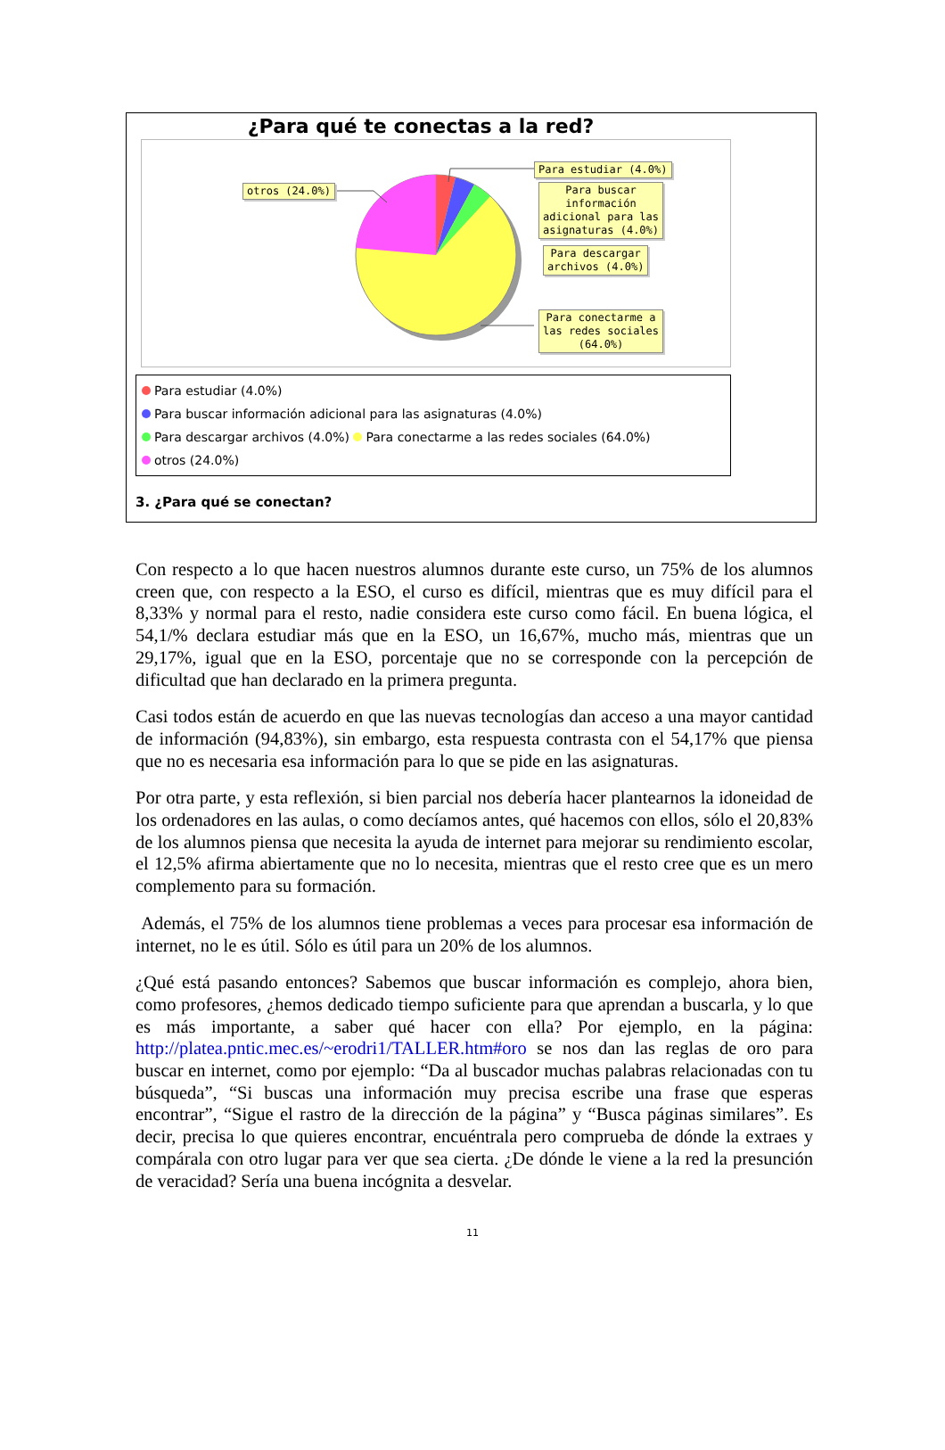¿Para qué te conectas a la red?
otros (24.0%)
Para estudiar (4.0%)
Para buscar
información
adicional para las
asignaturas (4.0%)
Para descargar
archivos (4.0%)
Para conectarme a
las redes sociales
(64.0%)
Para estudiar (4.0%)
Para buscar información adicional para las asignaturas (4.0%)
Para descargar archivos (4.0%) Para conectarme a las redes sociales (64.0%)
otros (24.0%)
3. ¿Para qué se conectan?
Con respecto a lo que hacen nuestros alumnos durante este curso, un 75% de los alumnos creen que, con respecto a la ESO, el curso es difícil, mientras que es muy difícil para el 8,33% y normal para el resto, nadie considera este curso como fácil. En buena lógica, el 54,1/% declara estudiar más que en la ESO, un 16,67%, mucho más, mientras que un 29,17%, igual que en la ESO, porcentaje que no se corresponde con la percepción de dificultad que han declarado en la primera pregunta.
Casi todos están de acuerdo en que las nuevas tecnologías dan acceso a una mayor cantidad de información (94,83%), sin embargo, esta respuesta contrasta con el 54,17% que piensa que no es necesaria esa información para lo que se pide en las asignaturas.
Por otra parte, y esta reflexión, si bien parcial nos debería hacer plantearnos la idoneidad de los ordenadores en las aulas, o como decíamos antes, qué hacemos con ellos, sólo el 20,83% de los alumnos piensa que necesita la ayuda de internet para mejorar su rendimiento escolar, el 12,5% afirma abiertamente que no lo necesita, mientras que el resto cree que es un mero complemento para su formación.
Además, el 75% de los alumnos tiene problemas a veces para procesar esa información de internet, no le es útil. Sólo es útil para un 20% de los alumnos.
¿Qué está pasando entonces? Sabemos que buscar información es complejo, ahora bien, como profesores, ¿hemos dedicado tiempo suficiente para que aprendan a buscarla, y lo que es más importante, a saber qué hacer con ella? Por ejemplo, en la página: http://platea.pntic.mec.es/~erodri1/TALLER.htm#oro se nos dan las reglas de oro para buscar en internet, como por ejemplo: “Da al buscador muchas palabras relacionadas con tu búsqueda”, “Si buscas una información muy precisa escribe una frase que esperas encontrar”, “Sigue el rastro de la dirección de la página” y “Busca páginas similares”. Es decir, precisa lo que quieres encontrar, encuéntrala pero comprueba de dónde la extraes y compárala con otro lugar para ver que sea cierta. ¿De dónde le viene a la red la presunción de veracidad? Sería una buena incógnita a desvelar.
11